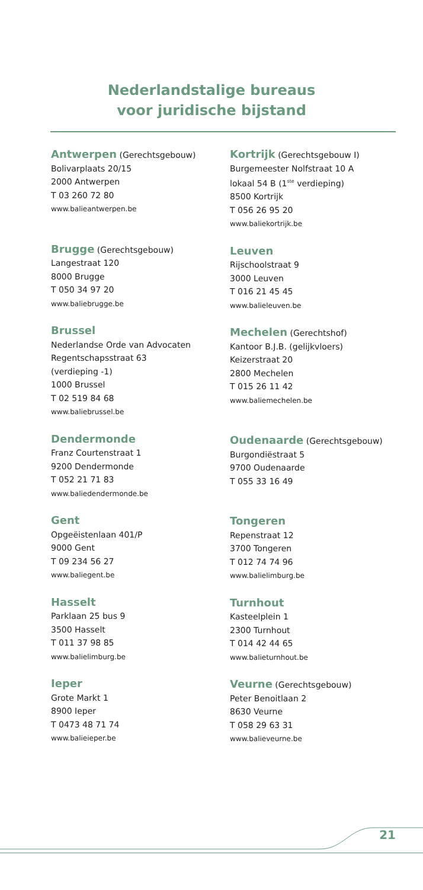Nederlandstalige bureaus
voor juridische bijstand
Antwerpen (Gerechtsgebouw)
Bolivarplaats 20/15
2000 Antwerpen
T 03 260 72 80
www.balieantwerpen.be
Brugge (Gerechtsgebouw)
Langestraat 120
8000 Brugge
T 050 34 97 20
www.baliebrugge.be
Brussel
Nederlandse Orde van Advocaten
Regentschapsstraat 63
(verdieping -1)
1000 Brussel
T 02 519 84 68
www.baliebrussel.be
Dendermonde
Franz Courtenstraat 1
9200 Dendermonde
T 052 21 71 83
www.baliedendermonde.be
Gent
Opgeëistenlaan 401/P
9000 Gent
T 09 234 56 27
www.baliegent.be
Hasselt
Parklaan 25 bus 9
3500 Hasselt
T 011 37 98 85
www.balielimburg.be
Ieper
Grote Markt 1
8900 Ieper
T 0473 48 71 74
www.balieieper.be
Kortrijk (Gerechtsgebouw I)
Burgemeester Nolfstraat 10 A
lokaal 54 B (1<sup>ste</sup> verdieping)
8500 Kortrijk
T 056 26 95 20
www.baliekortrijk.be
Leuven
Rijschoolstraat 9
3000 Leuven
T 016 21 45 45
www.balieleuven.be
Mechelen (Gerechtshof)
Kantoor B.J.B. (gelijkvloers)
Keizerstraat 20
2800 Mechelen
T 015 26 11 42
www.baliemechelen.be
Oudenaarde (Gerechtsgebouw)
Burgondiëstraat 5
9700 Oudenaarde
T 055 33 16 49
Tongeren
Repenstraat 12
3700 Tongeren
T 012 74 74 96
www.balielimburg.be
Turnhout
Kasteelplein 1
2300 Turnhout
T 014 42 44 65
www.balieturnhout.be
Veurne (Gerechtsgebouw)
Peter Benoitlaan 2
8630 Veurne
T 058 29 63 31
www.balieveurne.be
21